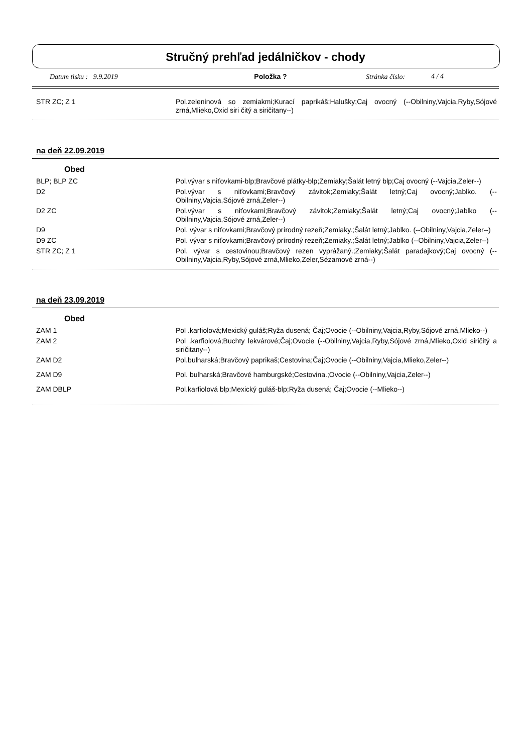Stručný prehľad jedálničkov - chody
Datum tisku : 9.9.2019 Položka ? Stránka číslo: 4 / 4
| STR ZC; Z 1 | Pol.zeleninová so zemiakmi;Kurací paprikáš;Halušky;Caj ovocný (--Obilniny,Vajcia,Ryby,Sójové zrná,Mlieko,Oxid siri čitý a siričitany--) |
na deň 22.09.2019
Obed
| BLP; BLP ZC | Pol.vývar s niťovkami-blp;Bravčové plátky-blp;Zemiaky;Šalát letný blp;Caj ovocný (--Vajcia,Zeler--) |
| D2 | Pol.vývar s niťovkami;Bravčový závitok;Zemiaky;Šalát letný;Caj ovocný;Jablko. (--Obilniny,Vajcia,Sójové zrná,Zeler--) |
| D2 ZC | Pol.vývar s niťovkami;Bravčový závitok;Zemiaky;Šalát letný;Caj ovocný;Jablko (--Obilniny,Vajcia,Sójové zrná,Zeler--) |
| D9 | Pol. vývar s niťovkami;Bravčový prírodný rezeň;Zemiaky.;Šalát letný;Jablko. (--Obilniny,Vajcia,Zeler--) |
| D9 ZC | Pol. vývar s niťovkami;Bravčový prírodný rezeň;Zemiaky.;Šalát letný;Jablko (--Obilniny,Vajcia,Zeler--) |
| STR ZC; Z 1 | Pol. vývar s cestovinou;Bravčový rezen vyprážaný.;Zemiaky;Šalát paradajkový;Caj ovocný (--Obilniny,Vajcia,Ryby,Sójové zrná,Mlieko,Zeler,Sézamové zrná--) |
na deň 23.09.2019
Obed
| ZAM 1 | Pol .karfiolová;Mexický guláš;Ryža dusená; Čaj;Ovocie (--Obilniny,Vajcia,Ryby,Sójové zrná,Mlieko--) |
| ZAM 2 | Pol .karfiolová;Buchty lekvárové;Čaj;Ovocie (--Obilniny,Vajcia,Ryby,Sójové zrná,Mlieko,Oxid siričitý a siričitany--) |
| ZAM D2 | Pol.bulharská;Bravčový paprikaš;Cestovina;Čaj;Ovocie (--Obilniny,Vajcia,Mlieko,Zeler--) |
| ZAM D9 | Pol. bulharská;Bravčové hamburgské;Cestovina.;Ovocie (--Obilniny,Vajcia,Zeler--) |
| ZAM DBLP | Pol.karfiolová blp;Mexický guláš-blp;Ryža dusená; Čaj;Ovocie (--Mlieko--) |